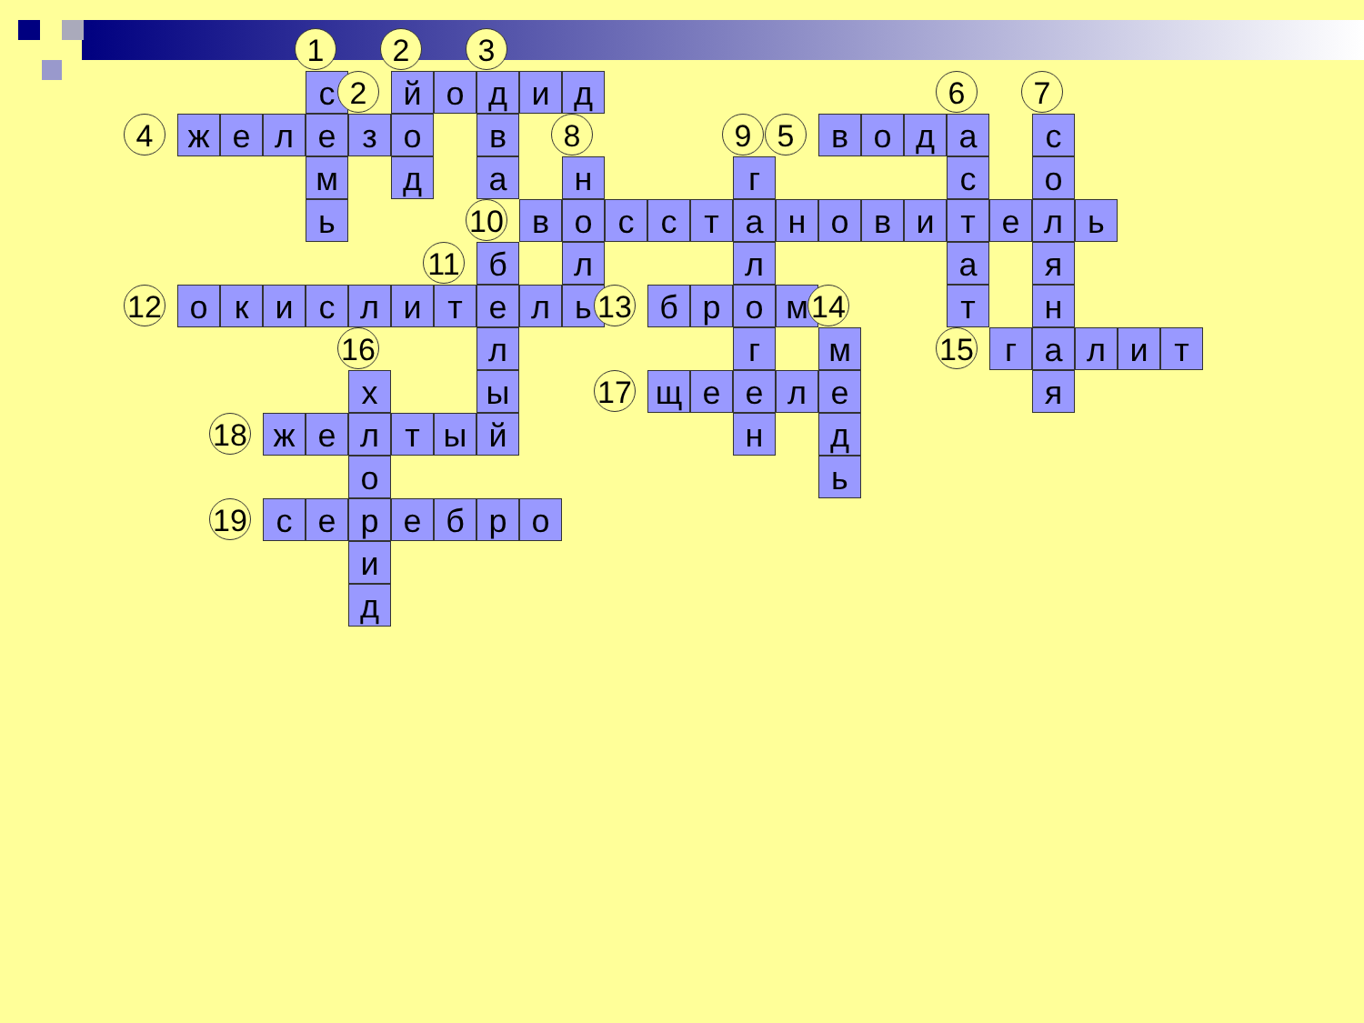1
2
3
с
2
й
о
д
и
д
6
7
4
ж
е
л
е
з
о
в
8
9
5
в
о
д
а
с
м
д
а
н
г
с
о
ь
10
в
о
с
с
т
а
н
о
в
и
т
е
л
ь
11
б
л
л
а
я
12
о
к
и
с
л
и
т
е
л
ь
13
б
р
о
м
14
т
н
16
л
г
м
15
г
а
л
и
т
х
ы
17
щ
е
е
л
е
я
18
ж
е
л
т
ы
й
н
д
о
ь
19
с
е
р
е
б
р
о
и
д